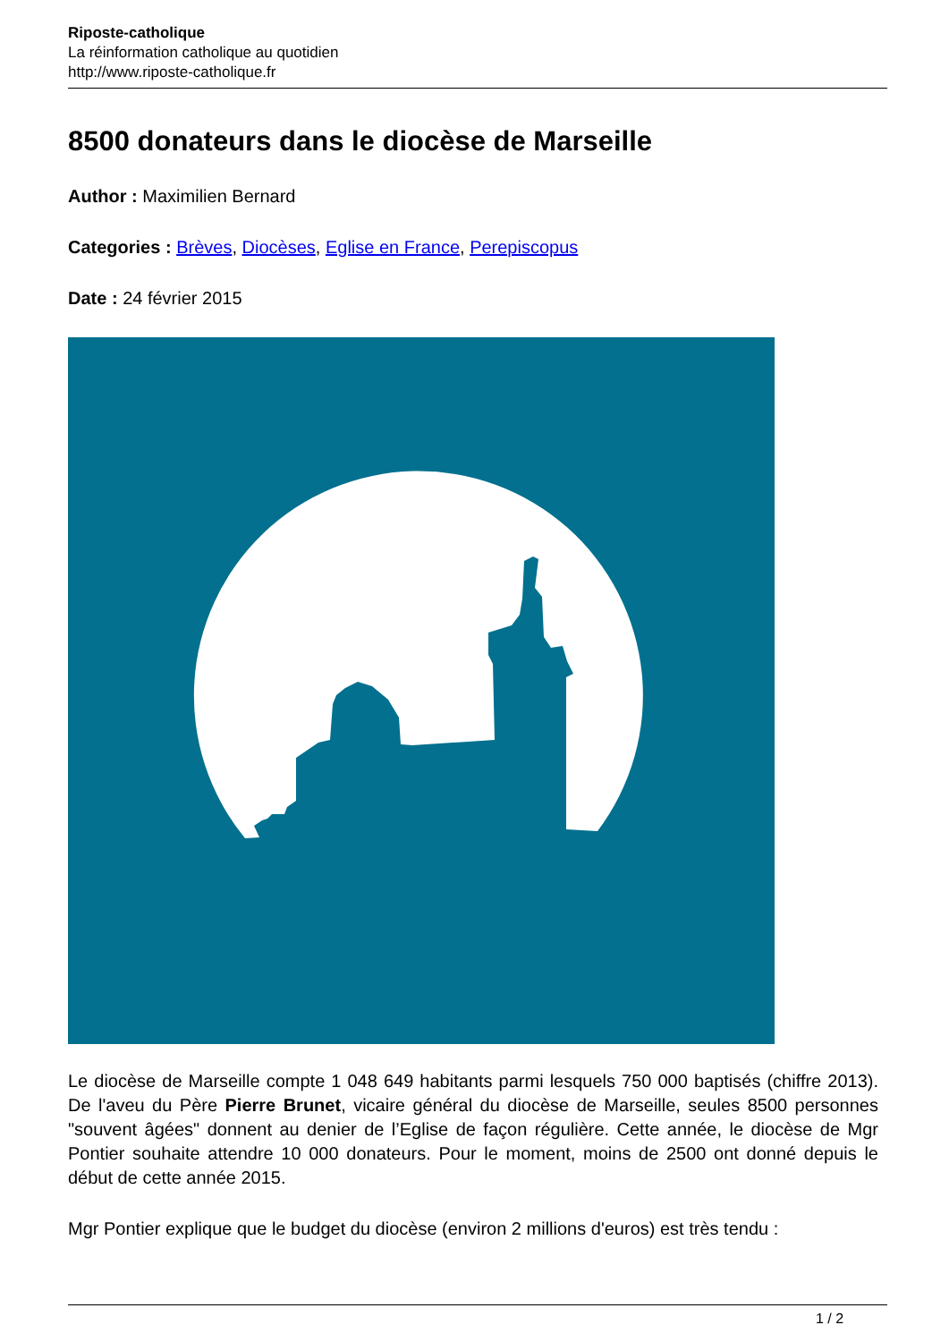Riposte-catholique
La réinformation catholique au quotidien
http://www.riposte-catholique.fr
8500 donateurs dans le diocèse de Marseille
Author : Maximilien Bernard
Categories : Brèves, Diocèses, Eglise en France, Perepiscopus
Date : 24 février 2015
Le diocèse de Marseille compte 1 048 649 habitants parmi lesquels 750 000 baptisés (chiffre 2013). De l'aveu du Père Pierre Brunet, vicaire général du diocèse de Marseille, seules 8500 personnes "souvent âgées" donnent au denier de l’Eglise de façon régulière. Cette année, le diocèse de Mgr Pontier souhaite attendre 10 000 donateurs. Pour le moment, moins de 2500 ont donné depuis le début de cette année 2015.
Mgr Pontier explique que le budget du diocèse (environ 2 millions d'euros) est très tendu :
1 / 2